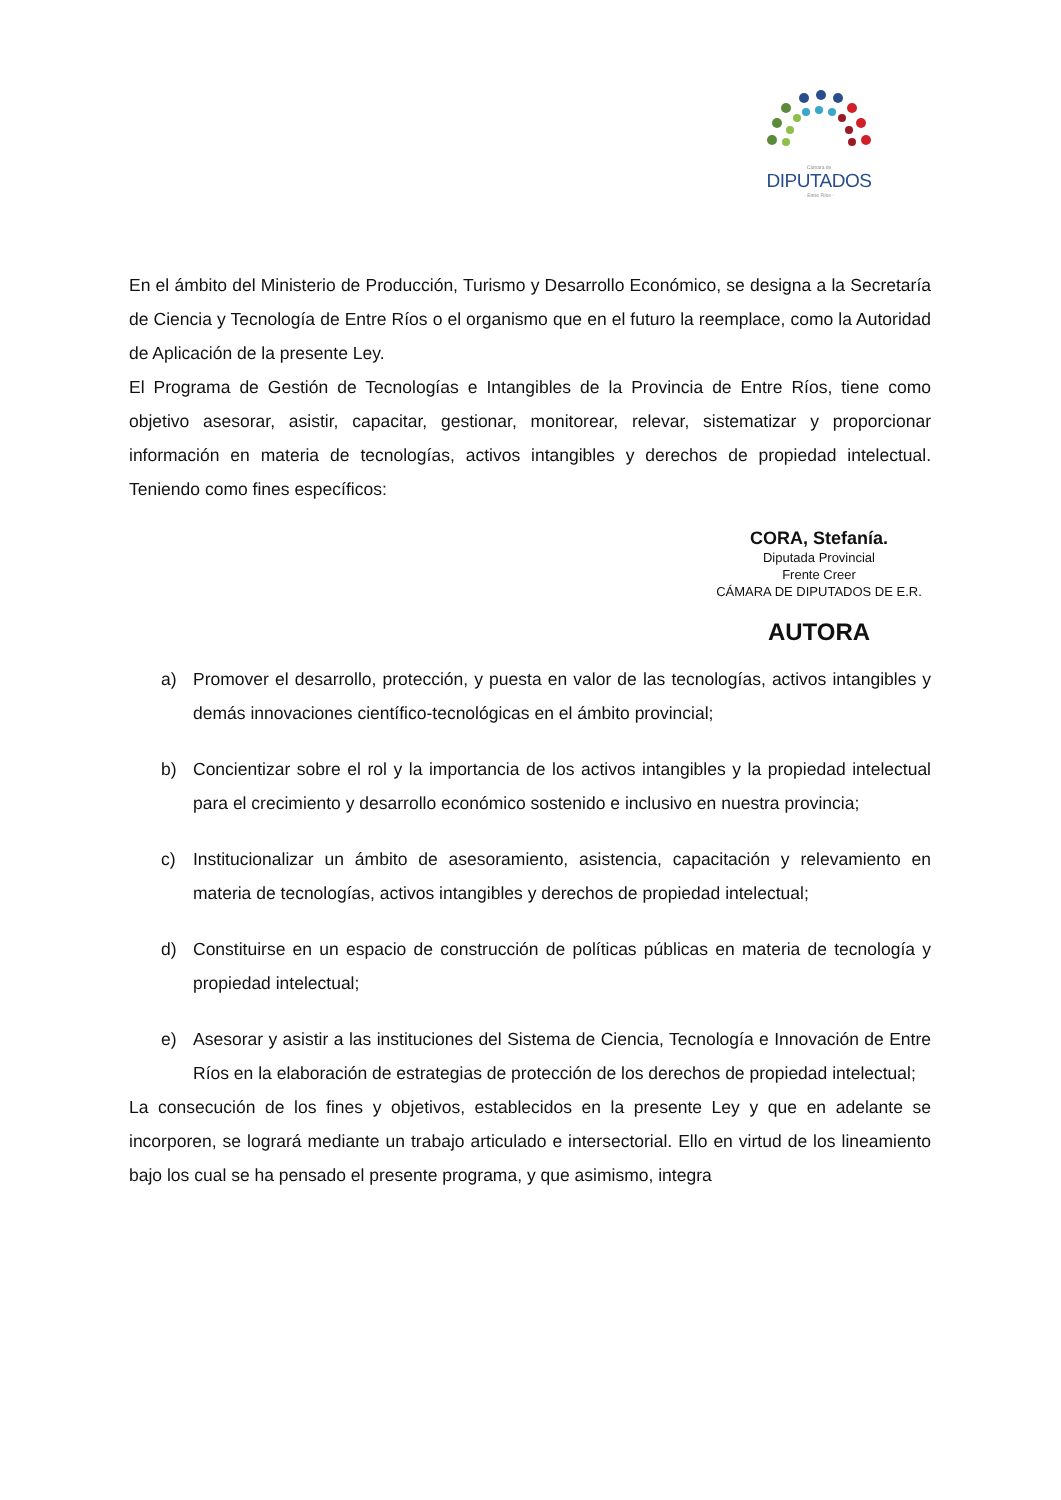Cámara de
DIPUTADOS
- Entre Ríos -
En el ámbito del Ministerio de Producción, Turismo y Desarrollo Económico, se designa a la Secretaría de Ciencia y Tecnología de Entre Ríos o el organismo que en el futuro la reemplace, como la Autoridad de Aplicación de la presente Ley.
El Programa de Gestión de Tecnologías e Intangibles de la Provincia de Entre Ríos, tiene como objetivo asesorar, asistir, capacitar, gestionar, monitorear, relevar, sistematizar y proporcionar información en materia de tecnologías, activos intangibles y derechos de propiedad intelectual. Teniendo como fines específicos:
CORA, Stefanía.
Diputada Provincial
Frente Creer
CÁMARA DE DIPUTADOS DE E.R.
AUTORA
a) Promover el desarrollo, protección, y puesta en valor de las tecnologías, activos intangibles y demás innovaciones científico-tecnológicas en el ámbito provincial;
b) Concientizar sobre el rol y la importancia de los activos intangibles y la propiedad intelectual para el crecimiento y desarrollo económico sostenido e inclusivo en nuestra provincia;
c) Institucionalizar un ámbito de asesoramiento, asistencia, capacitación y relevamiento en materia de tecnologías, activos intangibles y derechos de propiedad intelectual;
d) Constituirse en un espacio de construcción de políticas públicas en materia de tecnología y propiedad intelectual;
e) Asesorar y asistir a las instituciones del Sistema de Ciencia, Tecnología e Innovación de Entre Ríos en la elaboración de estrategias de protección de los derechos de propiedad intelectual;
La consecución de los fines y objetivos, establecidos en la presente Ley y que en adelante se incorporen, se logrará mediante un trabajo articulado e intersectorial. Ello en virtud de los lineamiento bajo los cual se ha pensado el presente programa, y que asimismo, integra